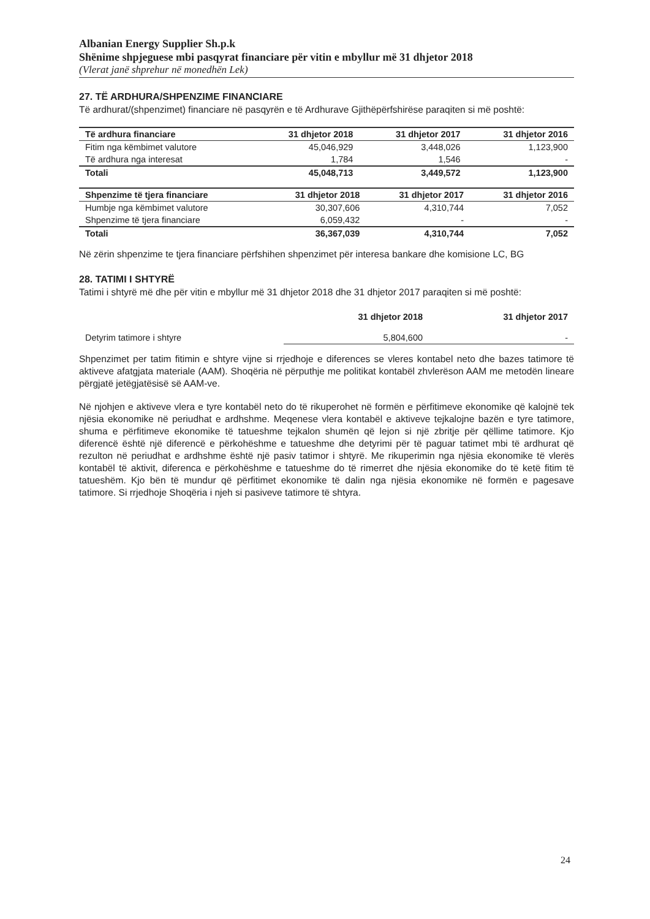Albanian Energy Supplier Sh.p.k
Shënime shpjeguese mbi pasqyrat financiare për vitin e mbyllur më 31 dhjetor 2018
(Vlerat janë shprehur në monedhën Lek)
27. TË ARDHURA/SHPENZIME FINANCIARE
Të ardhurat/(shpenzimet) financiare në pasqyrën e të Ardhurave Gjithëpërfshirëse paraqiten si më poshtë:
| Të ardhura financiare | 31 dhjetor 2018 | 31 dhjetor 2017 | 31 dhjetor 2016 |
| --- | --- | --- | --- |
| Fitim nga këmbimet valutore | 45,046,929 | 3,448,026 | 1,123,900 |
| Të ardhura nga interesat | 1,784 | 1,546 | - |
| Totali | 45,048,713 | 3,449,572 | 1,123,900 |
| Shpenzime të tjera financiare | 31 dhjetor 2018 | 31 dhjetor 2017 | 31 dhjetor 2016 |
| --- | --- | --- | --- |
| Humbje nga këmbimet valutore | 30,307,606 | 4,310,744 | 7,052 |
| Shpenzime të tjera financiare | 6,059,432 | - | - |
| Totali | 36,367,039 | 4,310,744 | 7,052 |
Në zërin shpenzime te tjera financiare përfshihen shpenzimet për interesa bankare dhe komisione LC, BG
28. TATIMI I SHTYRË
Tatimi i shtyrë më dhe për vitin e mbyllur më 31 dhjetor 2018 dhe 31 dhjetor 2017 paraqiten si më poshtë:
| | 31 dhjetor 2018 | 31 dhjetor 2017 |
| Detyrim tatimore i shtyre | 5,804,600 | - |
Shpenzimet per tatim fitimin e shtyre vijne si rrjedhoje e diferences se vleres kontabel neto dhe bazes tatimore të aktiveve afatgjata materiale (AAM). Shoqëria në përputhje me politikat kontabël zhvlerëson AAM me metodën lineare përgjatë jetëgjatësisë së AAM-ve.
Në njohjen e aktiveve vlera e tyre kontabël neto do të rikuperohet në formën e përfitimeve ekonomike që kalojnë tek njësia ekonomike në periudhat e ardhshme. Meqenese vlera kontabël e aktiveve tejkalojne bazën e tyre tatimore, shuma e përfitimeve ekonomike të tatueshme tejkalon shumën që lejon si një zbritje për qëllime tatimore. Kjo diferencë është një diferencë e përkohëshme e tatueshme dhe detyrimi për të paguar tatimet mbi të ardhurat që rezulton në periudhat e ardhshme është një pasiv tatimor i shtyrë. Me rikuperimin nga njësia ekonomike të vlerës kontabël të aktivit, diferenca e përkohëshme e tatueshme do të rimerret dhe njësia ekonomike do të ketë fitim të tatueshëm. Kjo bën të mundur që përfitimet ekonomike të dalin nga njësia ekonomike në formën e pagesave tatimore. Si rrjedhoje Shoqëria i njeh si pasiveve tatimore të shtyra.
24